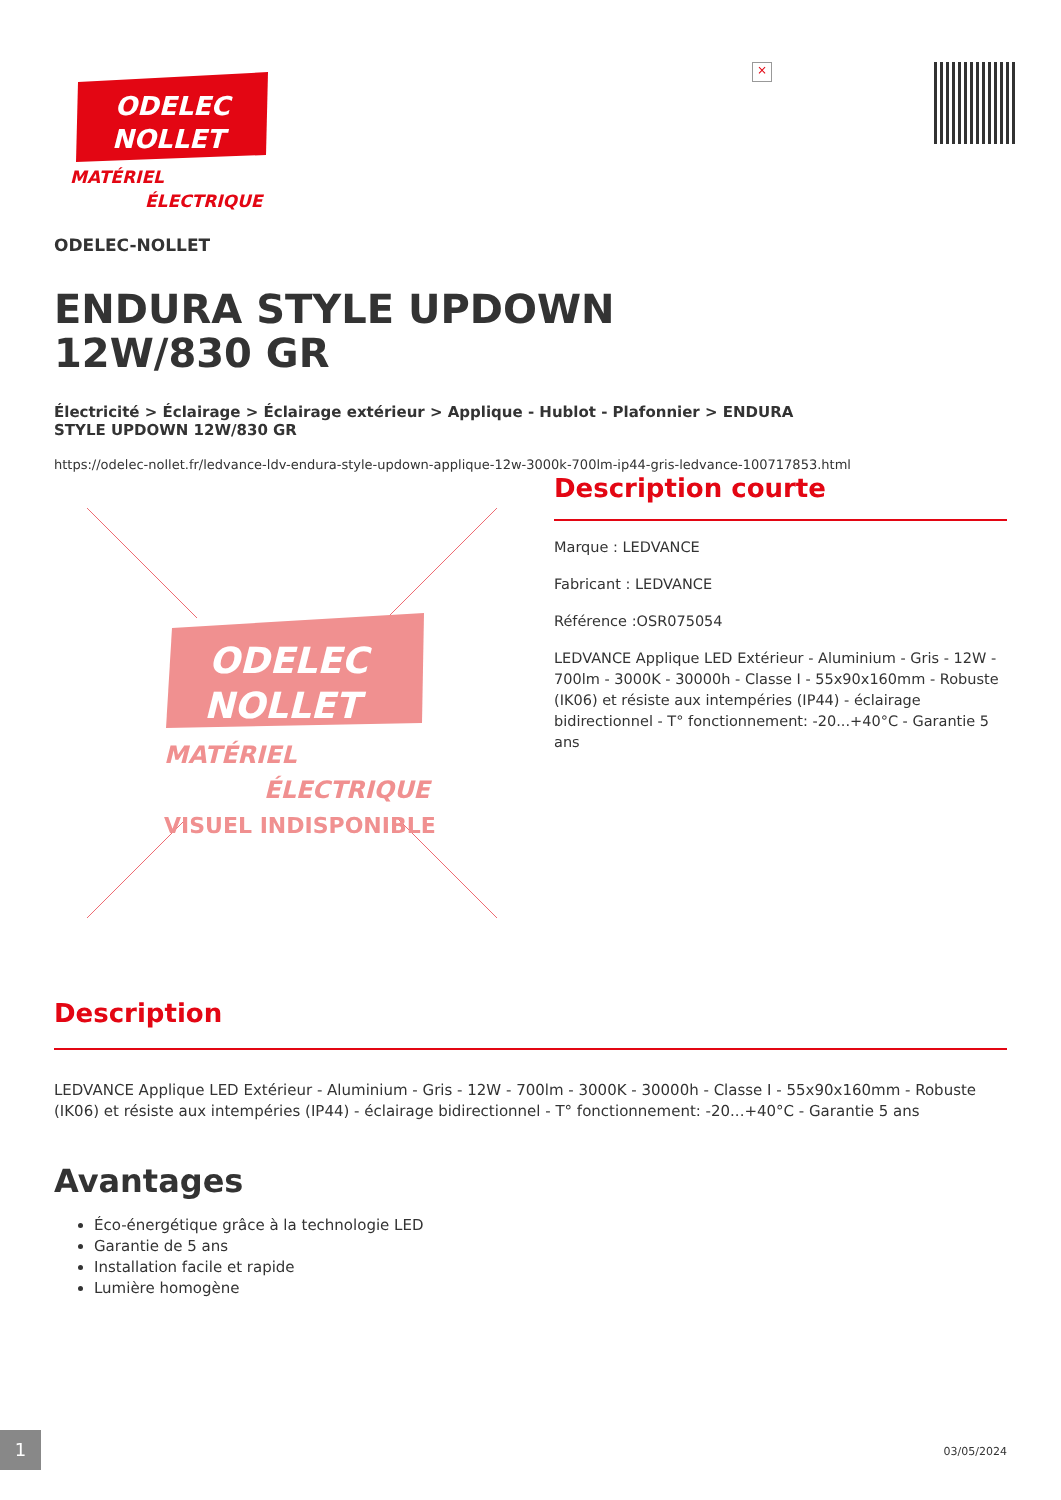ODELEC
NOLLET
MATÉRIEL
ÉLECTRIQUE
×
ODELEC-NOLLET
ENDURA STYLE UPDOWN 12W/830 GR
Électricité > Éclairage > Éclairage extérieur > Applique - Hublot - Plafonnier > ENDURA STYLE UPDOWN 12W/830 GR
https://odelec-nollet.fr/ledvance-ldv-endura-style-updown-applique-12w-3000k-700lm-ip44-gris-ledvance-100717853.html
ODELEC
NOLLET
MATÉRIEL
ÉLECTRIQUE
VISUEL INDISPONIBLE
Description courte
Marque : LEDVANCE
Fabricant : LEDVANCE
Référence :OSR075054
LEDVANCE Applique LED Extérieur - Aluminium - Gris - 12W - 700lm - 3000K - 30000h - Classe I - 55x90x160mm - Robuste (IK06) et résiste aux intempéries (IP44) - éclairage bidirectionnel - T° fonctionnement: -20...+40°C - Garantie 5 ans
Description
LEDVANCE Applique LED Extérieur - Aluminium - Gris - 12W - 700lm - 3000K - 30000h - Classe I - 55x90x160mm - Robuste (IK06) et résiste aux intempéries (IP44) - éclairage bidirectionnel - T° fonctionnement: -20...+40°C - Garantie 5 ans
Avantages
Éco-énergétique grâce à la technologie LED
Garantie de 5 ans
Installation facile et rapide
Lumière homogène
1
03/05/2024